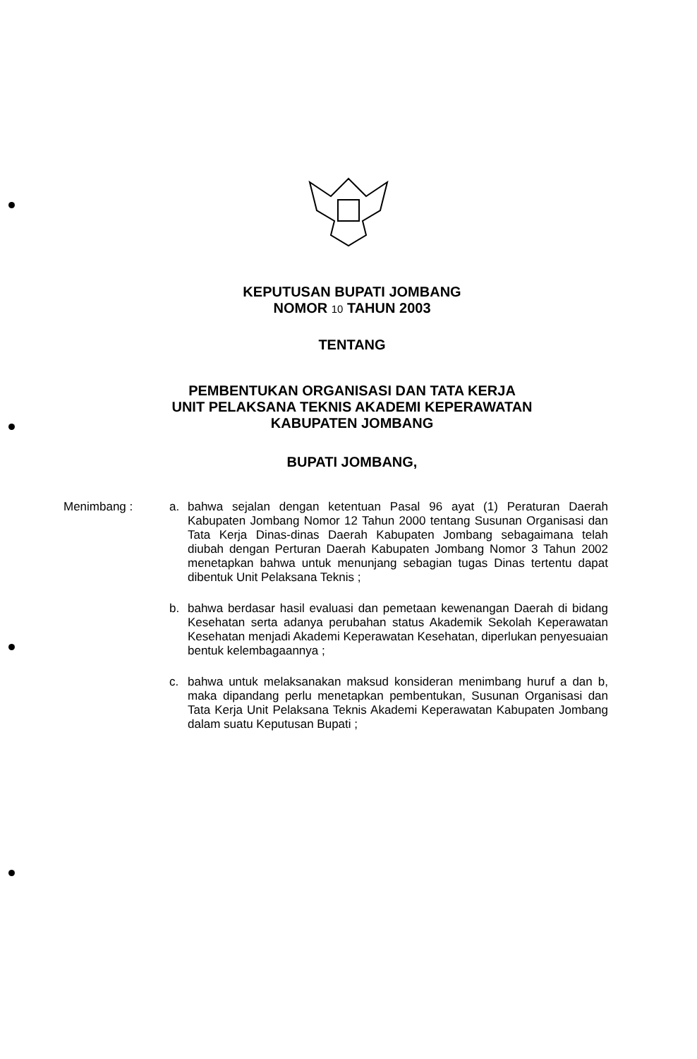KEPUTUSAN BUPATI JOMBANG
NOMOR 10 TAHUN 2003
TENTANG
PEMBENTUKAN ORGANISASI DAN TATA KERJA
UNIT PELAKSANA TEKNIS AKADEMI KEPERAWATAN
KABUPATEN JOMBANG
BUPATI JOMBANG,
Menimbang : a. bahwa sejalan dengan ketentuan Pasal 96 ayat (1) Peraturan Daerah Kabupaten Jombang Nomor 12 Tahun 2000 tentang Susunan Organisasi dan Tata Kerja Dinas-dinas Daerah Kabupaten Jombang sebagaimana telah diubah dengan Perturan Daerah Kabupaten Jombang Nomor 3 Tahun 2002 menetapkan bahwa untuk menunjang sebagian tugas Dinas tertentu dapat dibentuk Unit Pelaksana Teknis ;
b. bahwa berdasar hasil evaluasi dan pemetaan kewenangan Daerah di bidang Kesehatan serta adanya perubahan status Akademik Sekolah Keperawatan Kesehatan menjadi Akademi Keperawatan Kesehatan, diperlukan penyesuaian bentuk kelembagaannya ;
c. bahwa untuk melaksanakan maksud konsideran menimbang huruf a dan b, maka dipandang perlu menetapkan pembentukan, Susunan Organisasi dan Tata Kerja Unit Pelaksana Teknis Akademi Keperawatan Kabupaten Jombang dalam suatu Keputusan Bupati ;